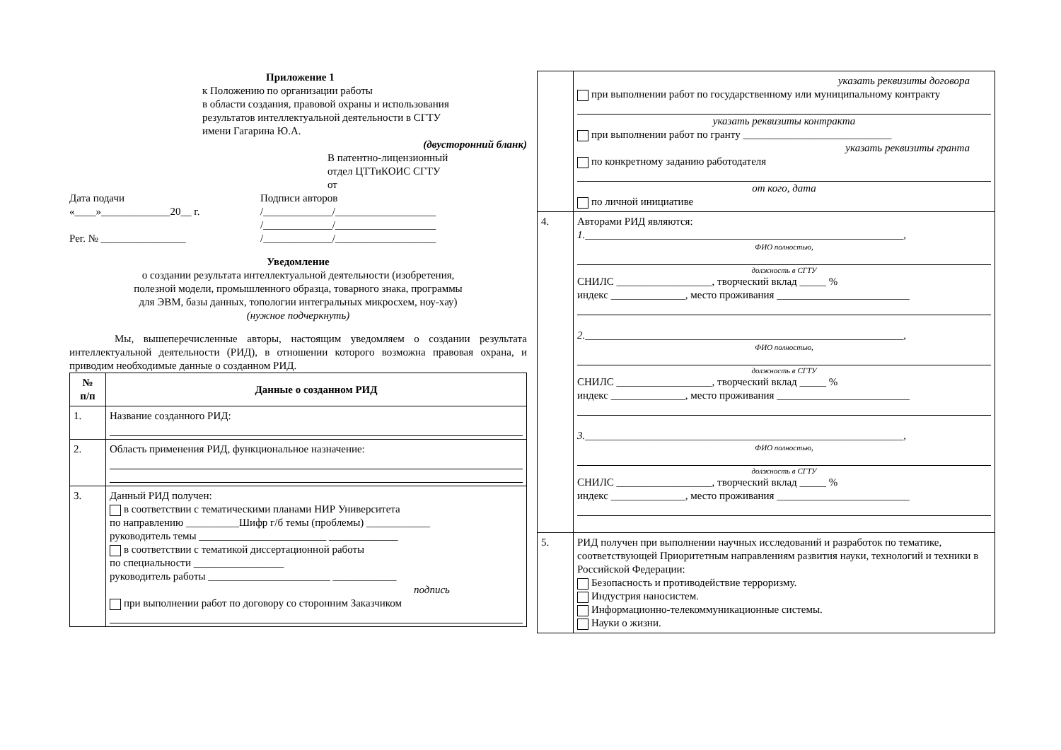Приложение 1
к Положению по организации работы
в области создания, правовой охраны и использования
результатов интеллектуальной деятельности в СГТУ
имени Гагарина Ю.А.
(двусторонний бланк)
В патентно-лицензионный
отдел ЦТТиКОИС СГТУ
от
Дата подачи
«____»_____________20__ г.
Рег. № ________________
Подписи авторов
/_____________/___________________
/_____________/___________________
/_____________/___________________
Уведомление
о создании результата интеллектуальной деятельности (изобретения,
полезной модели, промышленного образца, товарного знака, программы
для ЭВМ, базы данных, топологии интегральных микросхем, ноу-хау)
(нужное подчеркнуть)
Мы, вышеперечисленные авторы, настоящим уведомляем о создании результата интеллектуальной деятельности (РИД), в отношении которого возможна правовая охрана, и приводим необходимые данные о созданном РИД.
| № п/п | Данные о созданном РИД |
| --- | --- |
| 1. | Название созданного РИД: |
| 2. | Область применения РИД, функциональное назначение: |
| 3. | Данный РИД получен: в соответствии с тематическими планами НИР Университета по направлению __________Шифр г/б темы (проблемы) ____________ руководитель темы ________________________ _____________ в соответствии с тематикой диссертационной работы по специальности _________________ руководитель работы _______________________ ____________ подпись при выполнении работ по договору со сторонним Заказчиком |
| | указать реквизиты договора при выполнении работ по государственному или муниципальному контракту указать реквизиты контракта при выполнении работ по гранту ____________________________ указать реквизиты гранта по конкретному заданию работодателя от кого, дата по личной инициативе |
| 4. | Авторами РИД являются: 1. ____________________________________________________________, ФИО полностью, должность в СГТУ СНИЛС __________________, творческий вклад _____ % индекс ______________, место проживания _________________________ 2. ____________________________________________________________, ФИО полностью, должность в СГТУ СНИЛС __________________, творческий вклад _____ % индекс ______________, место проживания _________________________ 3. ____________________________________________________________, ФИО полностью, должность в СГТУ СНИЛС __________________, творческий вклад _____ % индекс ______________, место проживания _________________________ |
| 5. | РИД получен при выполнении научных исследований и разработок по тематике, соответствующей Приоритетным направлениям развития науки, технологий и техники в Российской Федерации: Безопасность и противодействие терроризму. Индустрия наносистем. Информационно-телекоммуникационные системы. Науки о жизни. |